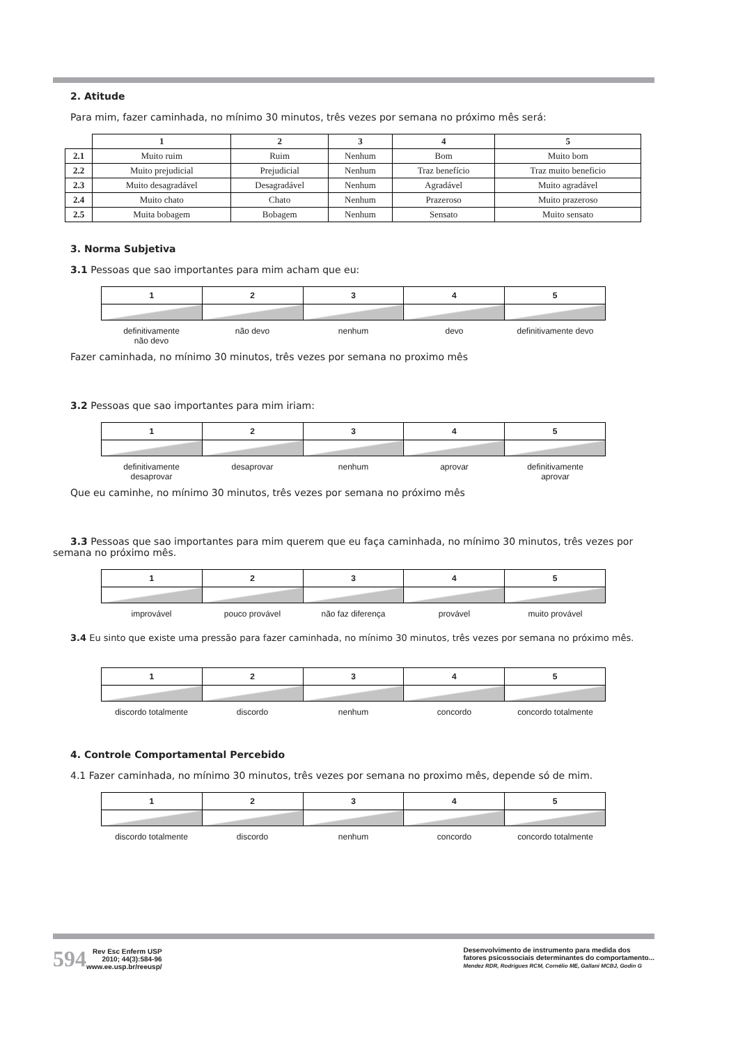2. Atitude
Para mim, fazer caminhada, no mínimo 30 minutos, três vezes por semana no próximo mês será:
| | 1 | 2 | 3 | 4 | 5 |
| --- | --- | --- | --- | --- | --- |
| 2.1 | Muito ruim | Ruim | Nenhum | Bom | Muito bom |
| 2.2 | Muito prejudicial | Prejudicial | Nenhum | Traz benefício | Traz muito beneficio |
| 2.3 | Muito desagradável | Desagradável | Nenhum | Agradável | Muito agradável |
| 2.4 | Muito chato | Chato | Nenhum | Prazeroso | Muito prazeroso |
| 2.5 | Muita bobagem | Bobagem | Nenhum | Sensato | Muito sensato |
3. Norma Subjetiva
3.1 Pessoas que sao importantes para mim acham que eu:
| 1 | 2 | 3 | 4 | 5 |
definitivamente
não devo
não devo nenhum devo definitivamente devo
Fazer caminhada, no mínimo 30 minutos, três vezes por semana no proximo mês
3.2 Pessoas que sao importantes para mim iriam:
| 1 | 2 | 3 | 4 | 5 |
definitivamente
desaprovar
desaprovar nenhum aprovar definitivamente
aprovar
Que eu caminhe, no mínimo 30 minutos, três vezes por semana no próximo mês
3.3 Pessoas que sao importantes para mim querem que eu faça caminhada, no mínimo 30 minutos, três vezes por semana no próximo mês.
| 1 | 2 | 3 | 4 | 5 |
improvável pouco provável não faz diferença provável muito provável
3.4 Eu sinto que existe uma pressão para fazer caminhada, no mínimo 30 minutos, três vezes por semana no próximo mês.
| 1 | 2 | 3 | 4 | 5 |
discordo totalmente discordo nenhum concordo concordo totalmente
4. Controle Comportamental Percebido
4.1 Fazer caminhada, no mínimo 30 minutos, três vezes por semana no proximo mês, depende só de mim.
| 1 | 2 | 3 | 4 | 5 |
discordo totalmente discordo nenhum concordo concordo totalmente
594 Rev Esc Enferm USP
2010; 44(3):584-96
www.ee.usp.br/reeusp/
Desenvolvimento de instrumento para medida dos
fatores psicossociais determinantes do comportamento...
Mendez RDR, Rodrigues RCM, Cornélio ME, Gallani MCBJ, Godin G